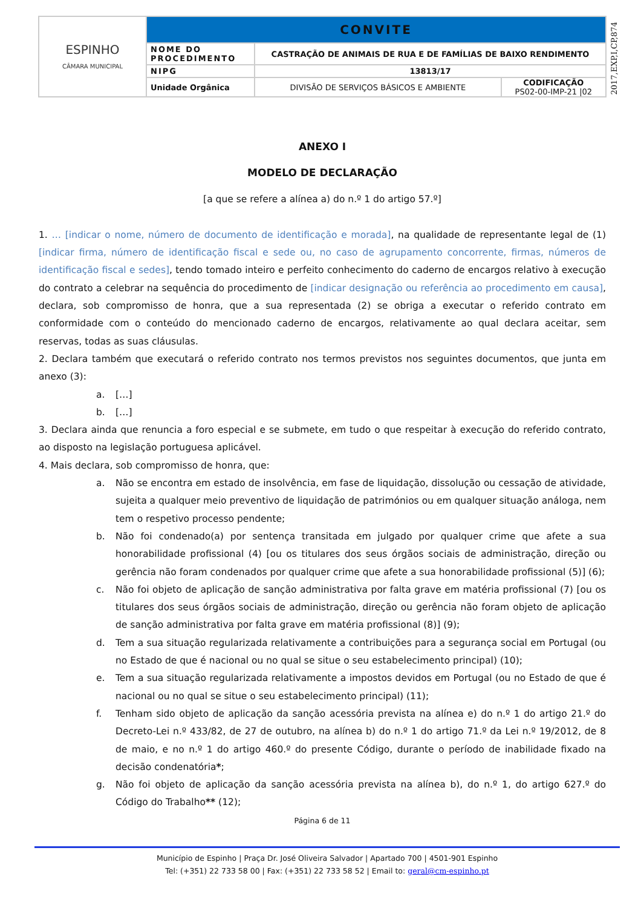| ESPINHO CÂMARA MUNICIPAL | CONVITE | | |
| | NOME DO PROCEDIMENTO | CASTRAÇÃO DE ANIMAIS DE RUA E DE FAMÍLIAS DE BAIXO RENDIMENTO | |
| | NIPG | 13813/17 | |
| | Unidade Orgânica | DIVISÃO DE SERVIÇOS BÁSICOS E AMBIENTE | CODIFICAÇÃO PS02-00-IMP-21 /02 |
2017,EXP,I,CP,874
ANEXO I
MODELO DE DECLARAÇÃO
[a que se refere a alínea a) do n.º 1 do artigo 57.º]
1. … [indicar o nome, número de documento de identificação e morada], na qualidade de representante legal de (1) [indicar firma, número de identificação fiscal e sede ou, no caso de agrupamento concorrente, firmas, números de identificação fiscal e sedes], tendo tomado inteiro e perfeito conhecimento do caderno de encargos relativo à execução do contrato a celebrar na sequência do procedimento de [indicar designação ou referência ao procedimento em causa], declara, sob compromisso de honra, que a sua representada (2) se obriga a executar o referido contrato em conformidade com o conteúdo do mencionado caderno de encargos, relativamente ao qual declara aceitar, sem reservas, todas as suas cláusulas.
2. Declara também que executará o referido contrato nos termos previstos nos seguintes documentos, que junta em anexo (3):
a. […]
b. […]
3. Declara ainda que renuncia a foro especial e se submete, em tudo o que respeitar à execução do referido contrato, ao disposto na legislação portuguesa aplicável.
4. Mais declara, sob compromisso de honra, que:
a. Não se encontra em estado de insolvência, em fase de liquidação, dissolução ou cessação de atividade, sujeita a qualquer meio preventivo de liquidação de patrimónios ou em qualquer situação análoga, nem tem o respetivo processo pendente;
b. Não foi condenado(a) por sentença transitada em julgado por qualquer crime que afete a sua honorabilidade profissional (4) [ou os titulares dos seus órgãos sociais de administração, direção ou gerência não foram condenados por qualquer crime que afete a sua honorabilidade profissional (5)] (6);
c. Não foi objeto de aplicação de sanção administrativa por falta grave em matéria profissional (7) [ou os titulares dos seus órgãos sociais de administração, direção ou gerência não foram objeto de aplicação de sanção administrativa por falta grave em matéria profissional (8)] (9);
d. Tem a sua situação regularizada relativamente a contribuições para a segurança social em Portugal (ou no Estado de que é nacional ou no qual se situe o seu estabelecimento principal) (10);
e. Tem a sua situação regularizada relativamente a impostos devidos em Portugal (ou no Estado de que é nacional ou no qual se situe o seu estabelecimento principal) (11);
f. Tenham sido objeto de aplicação da sanção acessória prevista na alínea e) do n.º 1 do artigo 21.º do Decreto-Lei n.º 433/82, de 27 de outubro, na alínea b) do n.º 1 do artigo 71.º da Lei n.º 19/2012, de 8 de maio, e no n.º 1 do artigo 460.º do presente Código, durante o período de inabilidade fixado na decisão condenatória*;
g. Não foi objeto de aplicação da sanção acessória prevista na alínea b), do n.º 1, do artigo 627.º do Código do Trabalho** (12);
Página 6 de 11
Município de Espinho | Praça Dr. José Oliveira Salvador | Apartado 700 | 4501-901 Espinho
Tel: (+351) 22 733 58 00 | Fax: (+351) 22 733 58 52 | Email to: geral@cm-espinho.pt